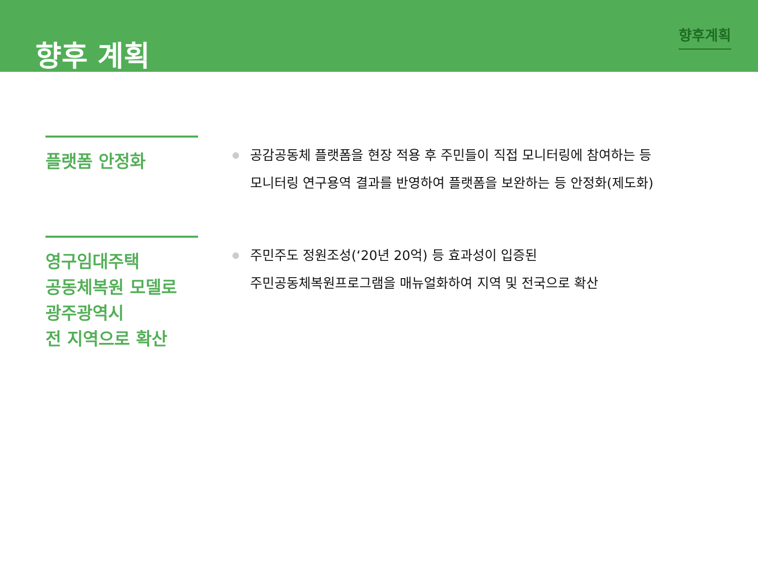향후 계획
향후계획
플랫폼 안정화
공감공동체 플랫폼을 현장 적용 후 주민들이 직접 모니터링에 참여하는 등
모니터링 연구용역 결과를 반영하여 플랫폼을 보완하는 등 안정화(제도화)
영구임대주택
공동체복원 모델로
광주광역시
전 지역으로 확산
주민주도 정원조성(‘20년 20억) 등 효과성이 입증된
주민공동체복원프로그램을 매뉴얼화하여 지역 및 전국으로 확산